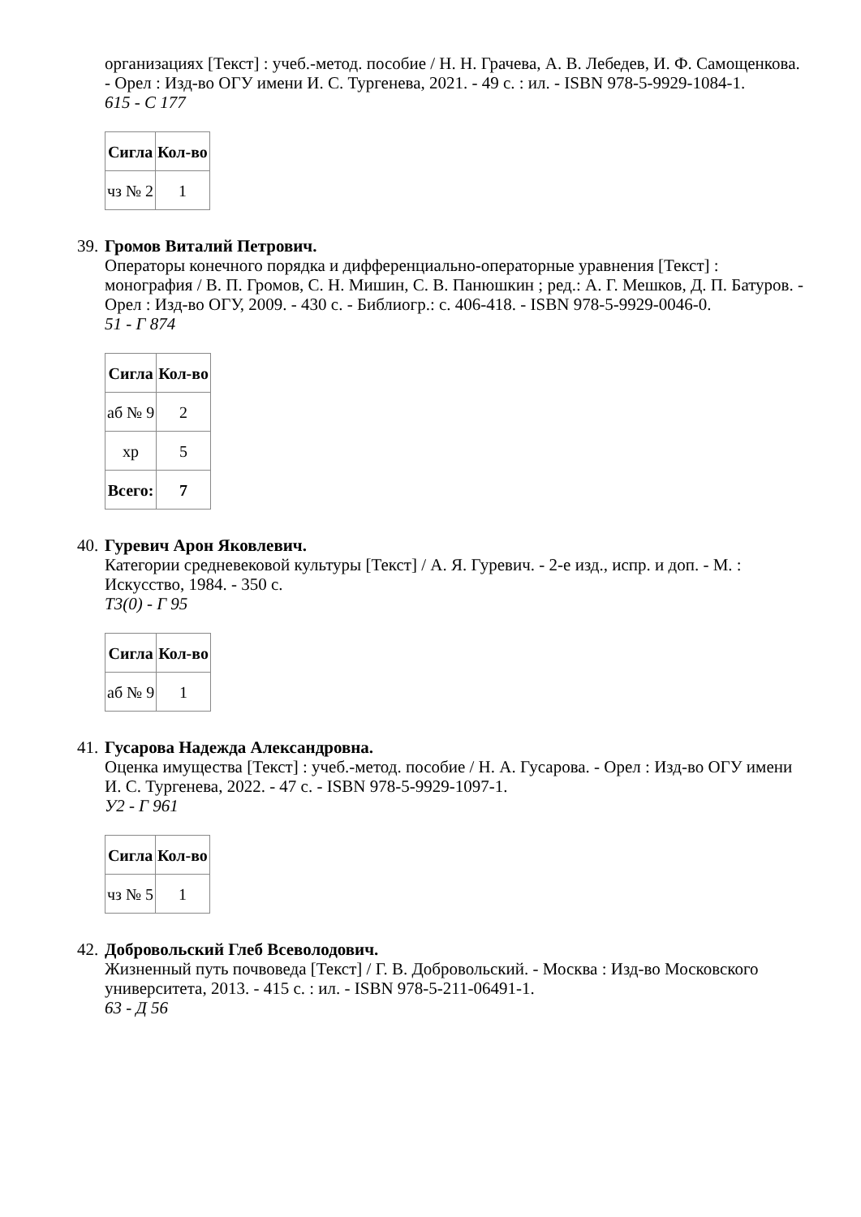организациях [Текст] : учеб.-метод. пособие / Н. Н. Грачева, А. В. Лебедев, И. Ф. Самощенкова. - Орел : Изд-во ОГУ имени И. С. Тургенева, 2021. - 49 с. : ил. - ISBN 978-5-9929-1084-1.
615 - С 177
| Сигла | Кол-во |
| --- | --- |
| чз № 2 | 1 |
39.
Громов Виталий Петрович.
Операторы конечного порядка и дифференциально-операторные уравнения [Текст] : монография / В. П. Громов, С. Н. Мишин, С. В. Панюшкин ; ред.: А. Г. Мешков, Д. П. Батуров. - Орел : Изд-во ОГУ, 2009. - 430 с. - Библиогр.: с. 406-418. - ISBN 978-5-9929-0046-0.
51 - Г 874
| Сигла | Кол-во |
| --- | --- |
| аб № 9 | 2 |
| хр | 5 |
| Всего: | 7 |
40.
Гуревич Арон Яковлевич.
Категории средневековой культуры [Текст] / А. Я. Гуревич. - 2-е изд., испр. и доп. - М. : Искусство, 1984. - 350 с.
Т3(0) - Г 95
| Сигла | Кол-во |
| --- | --- |
| аб № 9 | 1 |
41.
Гусарова Надежда Александровна.
Оценка имущества [Текст] : учеб.-метод. пособие / Н. А. Гусарова. - Орел : Изд-во ОГУ имени И. С. Тургенева, 2022. - 47 с. - ISBN 978-5-9929-1097-1.
У2 - Г 961
| Сигла | Кол-во |
| --- | --- |
| чз № 5 | 1 |
42.
Добровольский Глеб Всеволодович.
Жизненный путь почвоведа [Текст] / Г. В. Добровольский. - Москва : Изд-во Московского университета, 2013. - 415 с. : ил. - ISBN 978-5-211-06491-1.
63 - Д 56